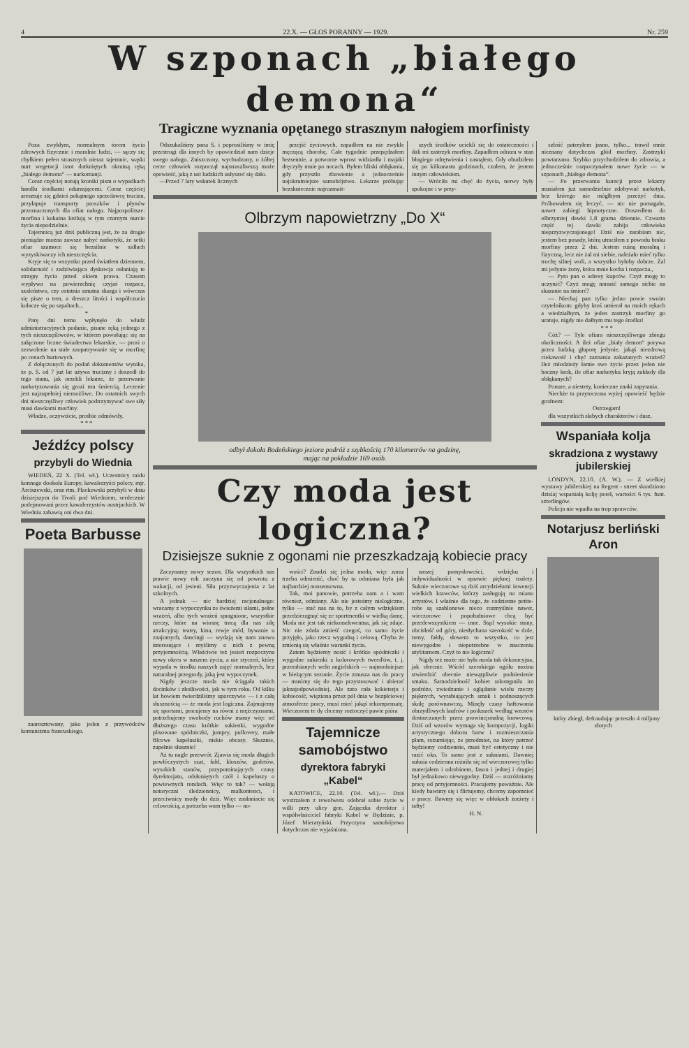4 22.X. — GŁOS PORANNY — 1929. Nr. 259
W szponach „białego demona“
Tragiczne wyznania opętanego strasznym nałogiem morfinisty
Poza zwykłym, normalnym torem życia zdrowych fizycznie i moralnie ludzi, — sączy się chyłkiem pełen strasznych nieraz tajemnic, wąski nurt wegetacji istot dotkniętych okrutną ręką „białego demona“ — narkomanji.
Coraz częściej notują kroniki pism o wypadkach handlu środkami odurzającemi. Coraz częściej aresztuje się gdzieś pokątnego sprzedawcę trucizn, przyłapuje transporty proszków i płynów przeznaczonych dla ofiar nałogu. Najpospolitsze: morfina i kokaina królują w tym czarnym nurcie życia niepodzielnie.
Tajemnicą już dziś publiczną jest, że za drogie pieniądze można zawsze nabyć narkotyki, że setki ofiar szamoce się bezsilnie w sidłach wyzyskiwaczy ich nieszczęścia.
Kryje się to wszystko przed światłem dziennem, solidarność i zadziwiająca dyskrecja osłaniają te strzępy życia przed okiem prawa. Czasem wypływa na powierzchnię czyjaś rozpacz, szaleństwo, czy ostatnia smutna skarga i wówczas się pisze o tem, a dreszcz litości i współczucia kołacze się po szpaltach...
*
Parę dni temu wpłynęło do władz administracyjnych podanie, pisane ręką jednego z tych nieszczęśliwców, w którem powołując się na załączone liczne świadectwa lekarskie, — prosi o zezwolenie na stałe zaopatrywanie się w morfinę po cenach hurtowych.
Z dołączonych do podań dokumentów wynika, że p. S. od 7 już lat używa trucizny i doszedł do tego stanu, jak orzekli lekarze, że przerwanie narkotyzowania się grozi mu śmiercią. Leczenie jest najzupełniej niemożliwe. Do ostatnich swych dni nieszczęśliwy człowiek podtrzymywać swe siły musi dawkami morfiny.
Władze, oczywiście, prośbie odmówiły.
* * *
Jeźdźcy polscy
przybyli do Wiednia
WIEDEŃ, 22 X. (Tel. wł.). Uczestnicy raidu konnego dookoła Europy, kawalerzyści polscy, mjr. Arciszewski, oraz rtm. Plackowski przybyli w dniu dzisiejszym do Tivoli pod Wiedniem, serdecznie podejmowani przez kawalerzystów austrjackich. W Wiedniu zabawią oni dwa dni.
Poeta Barbusse
zaaresztowany, jako jeden z przywódców komunizmu francuskiego.
Odszukaliśmy pana S. i poprosiliśmy w imię przestrogi dla innych by opowiedział nam dzieje swego nałogu. Zniszczony, wychudzony, o żółtej cerze człowiek rozpoczął najstraszliwszą może opowieść, jaką z ust ludzkich usłyszeć się dało.
—Przed 7 laty wskutek licznych
przejść życiowych, zapadłem na nie zwykle męczącą chorobę. Całe tygodnie przepędzałem bezsennie, a potworne wprost widziadła i majaki dręczyły mnie po nocach. Byłem bliski obłąkania, gdy przyszło zbawienie a jednocześnie najokrutniejsze samobójstwo. Lekarze próbując bezskutecznie najrozmait-
szych środków uciekli się do ostateczności i dali mi zastrzyk morfiny. Zapadłem odrazu w stan błogiego odrętwienia i zasnąłem. Gdy obudziłem się po kilkunastu godzinach, czułem, że jestem innym człowiekiem.
— Wróciła mi chęć do życia, nerwy były spokojne i w przy-
Olbrzym napowietrzny „Do X“
odbył dokoła Bodeńskiego jeziora podróż z szybkością 170 kilometrów na godzinę,
mając na pokładzie 169 osób.
Czy moda jest logiczna?
Dzisiejsze suknie z ogonami nie przeszkadzają kobiecie pracy
Zaczynamy nowy sezon. Dla wszystkich nas prawie nowy rok zaczyna się od powrotu z wakacji, od jesieni. Siła przyzwyczajenia z lat szkolnych.
A jednak — nic bardziej racjonalnego: wracamy z wypoczynku ze świeżemi siłami, pełne wrażeń, albo tych wrażeń spragnione, wszystkie rzeczy, które na wiosnę tracą dla nas siłę atrakcyjną: teatry, kina, rewje mód, bywanie u znajomych, dancingi — wydają się nam znowu interesujące i myślimy o nich z pewną przyjemnością. Właściwie też jesień rozpoczyna nowy okres w naszem życiu, a nie styczeń, który wypada w środku naszych zajęć normalnych, bez naturalnej przegrody, jaką jest wypoczynek.
Nigdy jeszcze moda nie ściągała takich docinków i złośliwości, jak w tym roku. Od kilku lat bowiem twierdziliśmy uporczywie — i z całą słusznością — że moda jest logiczna. Zajmujemy się sportami, pracujemy na równi z mężczyznami, potrzebujemy swobody ruchów mamy więc od dłuższego czasu krótkie sukienki, wygodne plisowane spódniczki, jumpry, pullovery, małe filcowe kapelusiki, niskie obcasy. Słusznie, zupełnie słusznie!
Aż tu nagle przewrót. Zjawia się moda długich powłóczystych szat, fałd, kloszów, godetów, wysokich stanów, przypominających czasy dyrektorjatu, odsłoniętych czół i kapeluszy o powiewnych rondach. Więc to tak? — wołają notoryczni śledziennicy, malkontenci, i przeciwnicy mody do dziś. Więc zasłaniacie się celowością, a potrzeba wam tylko — no-
wości? Znudzi się jedna moda, więc zaraz trzeba odmienić, choć by ta odmiana była jak najbardziej nonsensowna.
Tak, moi panowie, potrzeba nam a i wam również, odmiany. Ale nie jesteśmy nielogiczne, tylko — stać nas na to, by z całym wdziękiem przedzierzgnąć się ze sportmentki w wielką damę. Moda nie jest tak niekonsekwentna, jak się zdaje. Nic nie zdoła zmieść czegoś, co samo życie przyjęło, jako rzecz wygodną i celową. Chyba że zmienią się właśnie warunki życia.
Zatem będziemy nosić i krótkie spódniczki i wygodne sukienki z kolorowych tweed'ów, t. j. przerabianych weln angielskich — najmodniejsze w bieżącym sezonie. Życie zmusza nas do pracy — musimy się do tego przystosować i ubierać jaknajodpowiedniej. Ale zato cała kokieterja i kobiecość, więziona przez pół dnia w bezpłciowej atmosferze pracy, musi mieć jakąś rekompensatę. Wieczorem te dy chcemy roztoczyć pawie pióra
Tajemnicze samobójstwo
dyrektora fabryki „Kabel“
KATOWICE, 22.10. (Tel. wł.).— Dziś wystrzałem z rewolweru odebrał sobie życie w willi przy ulicy gen. Zajączka dyrektor i współwłaściciel fabryki Kabel w Będzinie, p. Józef Mieratyński. Przyczyna samobójstwa dotychczas nie wyjaśniona.
naszej pomysłowości, wdzięku i indywidualności w oprawie pięknej toalety. Suknie wieczorowe są dziś arcydziełami inwencji wielkich krawców, którzy zasługują na miano artystów. I właśnie dla tego, że codzienne petite-robe są szablonowe nieco rozmyślnie nawet, wieczorowe i popołudniowe chcą być przedewszystkiem — inne. Stąd wysokie stany, obcisłość od góry, niesłychana szerokość w dole, treny, fałdy, słowem to wszystko, co jest niewygodne i niepotrzebne w znaczeniu utylitarnem. Czyż to nie logiczne?
Nigdy też może nie była moda tak dekoracyjna, jak obecnie. Wśród szerokiego ogółu można stwierdzić obecnie niewątpliwie podniesienie smaku. Samodzielność kobiet udostępniła im podróże, zwiedzanie i oglądanie wielu rzeczy pięknych, wyrabiających smak i podnoszących skalę porównawczą. Minęły czasy haftowania obrzydliwych laufrów i poduszek według wzorów dostarczanych przez prowincjonalną krawcową. Dziś od wzorów wymaga się kompozycji, logiki artystycznego doboru barw i rozmieszczania plam, rozumiejąc, że przedmiot, na który patrzeć będziemy codziennie, musi być estetyczny i nie razić oka. To samo jest z sukniami. Dawniej suknia codzienna różniła się od wieczorowej tylko materjałem i odrobinem, fason i jednej i drugiej był jednakowo niewygodny. Dziś — rozróżniamy pracę od przyjemności. Pracujemy poważnie. Ale kiedy bawimy się i flirtujemy, chcemy zapomnieć o pracy. Bawmy się więc w obłokach żorżety i tafty!
H. N.
szłość patrzyłem jasno, tylko... trawił mnie nieznany dotychczas głód morfiny. Zastrzyki powtarzano. Szybko przychodziłem do zdrowia, a jednocześnie rozpoczynałem nowe życie — w szponach „białego demona“.
— Po przerwaniu kuracji przez lekarzy musiałem już samodzielnie zdobywać narkotyk, bez którego nie mógłbym przeżyć dnia. Próbowałem się leczyć, — nic nie pomagało, nawet zabiegi hipnotyczne. Doszedłem do olbrzymiej dawki 1,8 grama dziennie. Czwarta część tej dawki zabija człowieka nieprzyzwyczajonego! Dziś nie zarabiam nic, jestem bez posady, którą utraciłem z powodu braku morfiny przez 2 dni. Jestem ruiną moralną i fizyczną, lecz nie żal mi siebie, należało mieć tylko trochę silnej woli, a wszystko byłoby dobrze. Żal mi jedynie żony, która mnie kocha i rozpacza.,
— Pyta pan o adresy kupców. Czyż mogę to uczynić? Czyż mogę narazić samego siebie na skazanie na śmierć?
— Niechaj pan tylko jedno powie swoim czytelnikom: gdyby ktoś umierał na moich rękach a wiedziałbym, że jeden zastrzyk morfiny go uratuje, nigdy nie dałbym mu tego środka!
* * *
Cóż? — Tyle ofiara nieszczęśliwego zbiegu okoliczności. A ileż ofiar „biały demon“ porywa przez ludzką głupotę jedynie, jakąś niezdrową ciekawość i chęć zaznania zakazanych wrażeń? Ileż młodzieży łamie swe życie przez jeden nie baczny krok, ile ofiar narkotyku kryją zakłady dla obłąkanych?
Ponure, a niestety, konieczne znaki zapytania.
Niechże ta przytoczona wyżej opowieść będzie groźnem:
Ostrzegam!
dla wszystkich słabych charakterów i dusz.
Wspaniała kolja
skradziona z wystawy jubilerskiej
LONDYN, 22.10. (A. W.). — Z wielkiej wystawy jubilerskiej na Regent - street skradziono dzisiaj wspaniałą kolję pereł, wartości 6 tys. funt. szterlingów.
Policja nie wpadła na trop sprawców.
Notarjusz berliński Aron
który zbiegł, defraudując przeszło 4 miljony złotych